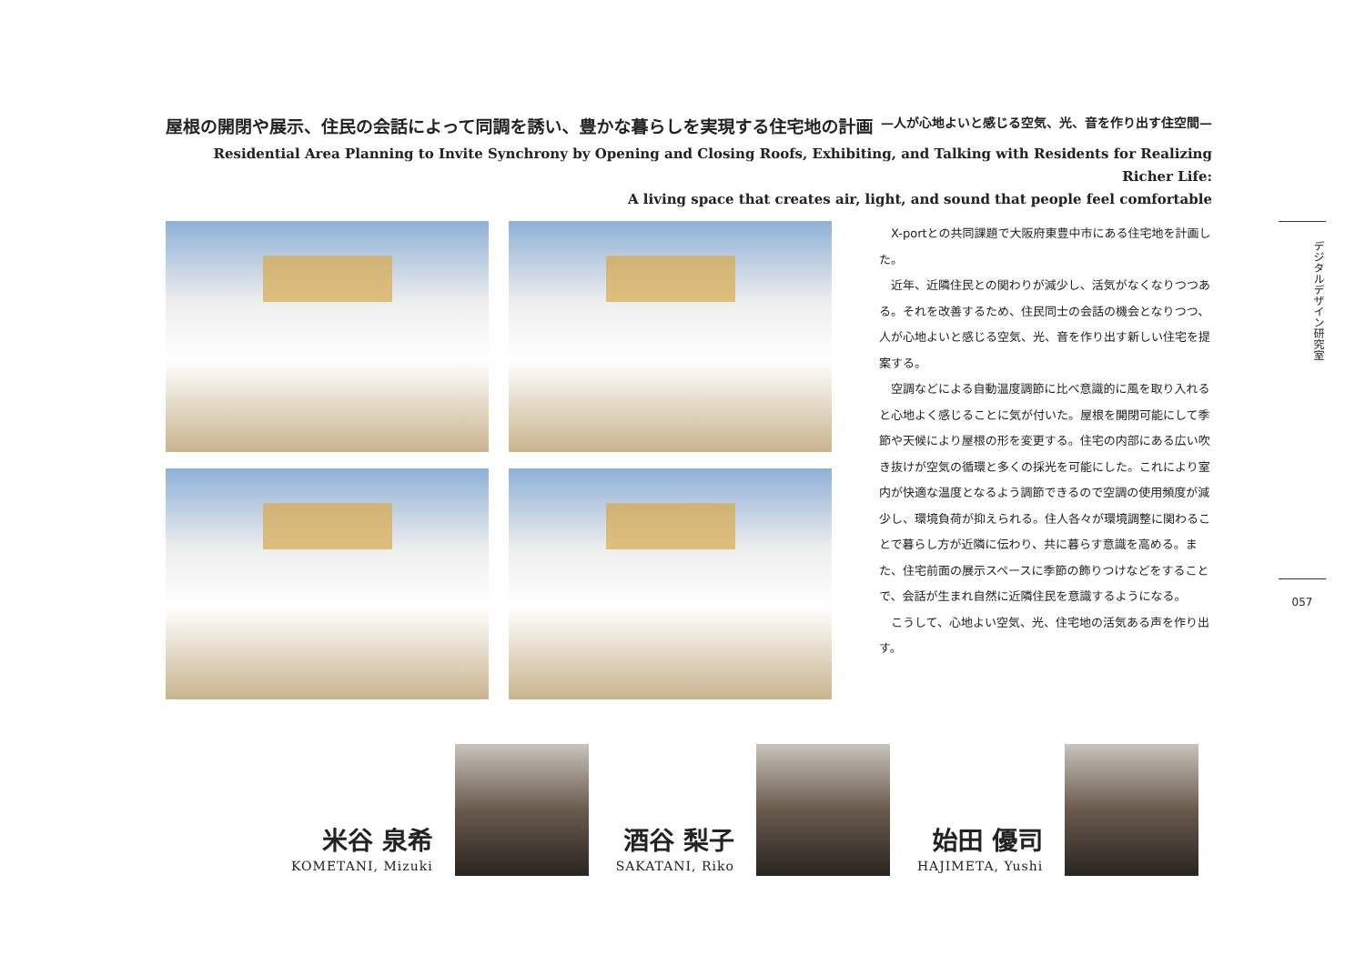屋根の開閉や展示、住民の会話によって同調を誘い、豊かな暮らしを実現する住宅地の計画 —人が心地よいと感じる空気、光、音を作り出す住空間—
Residential Area Planning to Invite Synchrony by Opening and Closing Roofs, Exhibiting, and Talking with Residents for Realizing Richer Life:
A living space that creates air, light, and sound that people feel comfortable
X-portとの共同課題で大阪府東豊中市にある住宅地を計画した。
近年、近隣住民との関わりが減少し、活気がなくなりつつある。それを改善するため、住民同士の会話の機会となりつつ、人が心地よいと感じる空気、光、音を作り出す新しい住宅を提案する。
空調などによる自動温度調節に比べ意識的に風を取り入れると心地よく感じることに気が付いた。屋根を開閉可能にして季節や天候により屋根の形を変更する。住宅の内部にある広い吹き抜けが空気の循環と多くの採光を可能にした。これにより室内が快適な温度となるよう調節できるので空調の使用頻度が減少し、環境負荷が抑えられる。住人各々が環境調整に関わることで暮らし方が近隣に伝わり、共に暮らす意識を高める。また、住宅前面の展示スペースに季節の飾りつけなどをすることで、会話が生まれ自然に近隣住民を意識するようになる。
こうして、心地よい空気、光、住宅地の活気ある声を作り出す。
デジタルデザイン研究室
057
米谷 泉希
KOMETANI, Mizuki
酒谷 梨子
SAKATANI, Riko
始田 優司
HAJIMETA, Yushi